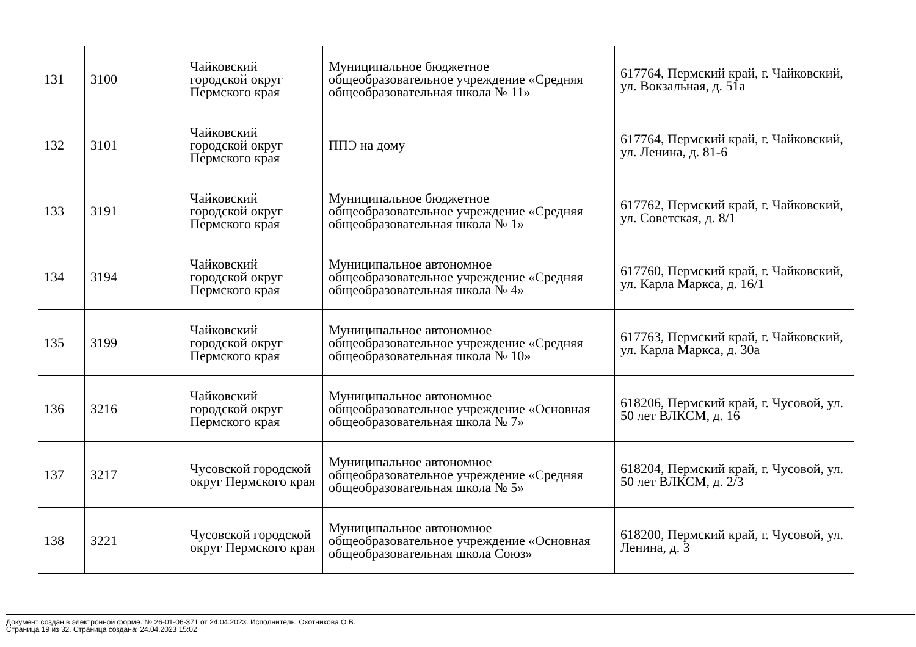| 131 | 3100 | Чайковский городской округ Пермского края | Муниципальное бюджетное общеобразовательное учреждение «Средняя общеобразовательная школа № 11» | 617764, Пермский край, г. Чайковский, ул. Вокзальная, д. 51а |
| 132 | 3101 | Чайковский городской округ Пермского края | ППЭ на дому | 617764, Пермский край, г. Чайковский, ул. Ленина, д. 81-6 |
| 133 | 3191 | Чайковский городской округ Пермского края | Муниципальное бюджетное общеобразовательное учреждение «Средняя общеобразовательная школа № 1» | 617762, Пермский край, г. Чайковский, ул. Советская, д. 8/1 |
| 134 | 3194 | Чайковский городской округ Пермского края | Муниципальное автономное общеобразовательное учреждение «Средняя общеобразовательная школа № 4» | 617760, Пермский край, г. Чайковский, ул. Карла Маркса, д. 16/1 |
| 135 | 3199 | Чайковский городской округ Пермского края | Муниципальное автономное общеобразовательное учреждение «Средняя общеобразовательная школа № 10» | 617763, Пермский край, г. Чайковский, ул. Карла Маркса, д. 30а |
| 136 | 3216 | Чайковский городской округ Пермского края | Муниципальное автономное общеобразовательное учреждение «Основная общеобразовательная школа № 7» | 618206, Пермский край, г. Чусовой, ул. 50 лет ВЛКСМ, д. 16 |
| 137 | 3217 | Чусовской городской округ Пермского края | Муниципальное автономное общеобразовательное учреждение «Средняя общеобразовательная школа № 5» | 618204, Пермский край, г. Чусовой, ул. 50 лет ВЛКСМ, д. 2/3 |
| 138 | 3221 | Чусовской городской округ Пермского края | Муниципальное автономное общеобразовательное учреждение «Основная общеобразовательная школа Союз» | 618200, Пермский край, г. Чусовой, ул. Ленина, д. 3 |
Документ создан в электронной форме. № 26-01-06-371 от 24.04.2023. Исполнитель: Охотникова О.В.
Страница 19 из 32. Страница создана: 24.04.2023 15:02